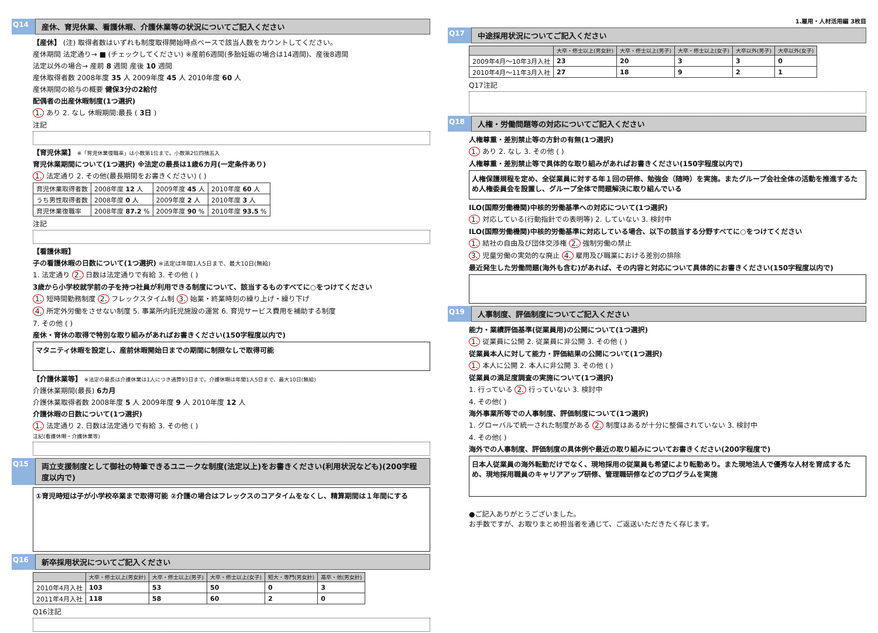Q14 産休、育児休業、看護休暇、介護休業等の状況についてご記入ください
【産休】 (注) 取得者数はいずれも制度取得開始時点ベースで該当人数をカウントしてください。
産休期間 法定通り→ ■ (チェックしてください) ※産前6週間(多胎妊娠の場合は14週間)、産後8週間
法定以外の場合→ 産前 8 週間 産後 10 週間
産休取得者数 2008年度 35 人 2009年度 45 人 2010年度 60 人
産休期間の給与の概要 健保3分の2給付
配偶者の出産休暇制度(1つ選択)
1. あり 2. なし 休暇期間:最長 ( 3日 )
注記
【育児休業】 ※「育児休業復職率」は小数第1位まで。小数第2位四捨五入
育児休業期間について(1つ選択) ※法定の最長は1歳6カ月(一定条件あり)
1. 法定通り 2. その他(最長期間をお書きください) ( )
| 育児休業取得者数 | 2008年度 12 人 | 2009年度 45 人 | 2010年度 60 人 |
| うち男性取得者数 | 2008年度 0 人 | 2009年度 2 人 | 2010年度 3 人 |
| 育児休業復職率 | 2008年度 87.2 % | 2009年度 90 % | 2010年度 93.5 % |
注記
【看護休暇】
子の看護休暇の日数について(1つ選択) ※法定は年間1人5日まで、最大10日(無給)
1. 法定通り 2. 日数は法定通りで有給 3. その他 ( )
3歳から小学校就学前の子を持つ社員が利用できる制度について、該当するものすべてに○をつけてください
1. 短時間勤務制度 2. フレックスタイム制 3. 始業・終業時刻の繰り上げ・繰り下げ
4. 所定外労働をさせない制度 5. 事業所内託児施設の運営 6. 育児サービス費用を補助する制度
7. その他 ( )
産休・育休の取得で特別な取り組みがあればお書きください(150字程度以内で)
マタニティ休暇を設定し、産前休暇開始日までの期間に制限なしで取得可能
【介護休業等】 ※法定の最長は介護休業は1人につき通算93日まで。介護休暇は年間1人5日まで、最大10日(無給)
介護休業期間(最長) 6カ月
介護休業取得者数 2008年度 5 人 2009年度 9 人 2010年度 12 人
介護休暇の日数について(1つ選択)
1. 法定通り 2. 日数は法定通りで有給 3. その他 ( )
注記(看護休暇・介護休業等)
Q15 両立支援制度として御社の特筆できるユニークな制度(法定以上)をお書きください(利用状況なども)(200字程度以内で)
①育児時短は子が小学校卒業まで取得可能 ②介護の場合はフレックスのコアタイムをなくし、精算期間は１年間にする
Q16 新卒採用状況についてご記入ください
| | 大卒・修士以上(男女計) | 大卒・修士以上(男子) | 大卒・修士以上(女子) | 短大・専門(男女計) | 高卒・他(男女計) |
| --- | --- | --- | --- | --- | --- |
| 2010年4月入社 | 103 | 53 | 50 | 0 | 3 |
| 2011年4月入社 | 118 | 58 | 60 | 2 | 0 |
Q16注記
1.雇用・人材活用編 3枚目
Q17 中途採用状況についてご記入ください
| | 大卒・修士以上(男女計) | 大卒・修士以上(男子) | 大卒・修士以上(女子) | 大卒以外(男子) | 大卒以外(女子) |
| --- | --- | --- | --- | --- | --- |
| 2009年4月～10年3月入社 | 23 | 20 | 3 | 3 | 0 |
| 2010年4月～11年3月入社 | 27 | 18 | 9 | 2 | 1 |
Q17注記
Q18 人権・労働問題等の対応についてご記入ください
人権尊重・差別禁止等の方針の有無(1つ選択)
1. あり 2. なし 3. その他 ( )
人権尊重・差別禁止等で具体的な取り組みがあればお書きください(150字程度以内で)
人権保護規程を定め、全従業員に対する年１回の研修、勉強会（随時）を実施。またグループ会社全体の活動を推進するため人権委員会を設置し、グループ全体で問題解決に取り組んでいる
ILO(国際労働機関)中核的労働基準への対応について(1つ選択)
1. 対応している(行動指針での表明等) 2. していない 3. 検討中
ILO(国際労働機関)中核的労働基準に対応している場合、以下の該当する分野すべてに○をつけてください
1. 結社の自由及び団体交渉権 2. 強制労働の禁止
3. 児童労働の実効的な廃止 4. 雇用及び職業における差別の排除
最近発生した労働問題(海外も含む)があれば、その内容と対応について具体的にお書きください(150字程度以内で)
Q19 人事制度、評価制度についてご記入ください
能力・業績評価基準(従業員用)の公開について(1つ選択)
1. 従業員に公開 2. 従業員に非公開 3. その他 ( )
従業員本人に対して能力・評価結果の公開について(1つ選択)
1. 本人に公開 2. 本人に非公開 3. その他 ( )
従業員の満足度調査の実施について(1つ選択)
1. 行っている 2. 行っていない 3. 検討中
4. その他( )
海外事業所等での人事制度、評価制度について(1つ選択)
1. グローバルで統一された制度がある 2. 制度はあるが十分に整備されていない 3. 検討中
4. その他( )
海外での人事制度、評価制度の具体例や最近の取り組みについてお書きください(200字程度で)
日本人従業員の海外転勤だけでなく、現地採用の従業員も希望により転勤あり。また現地法人で優秀な人材を育成するため、現地採用職員のキャリアアップ研修、管理職研修などのプログラムを実施
●ご記入ありがとうございました。
お手数ですが、お取りまとめ担当者を通じて、ご返送いただきたく存じます。